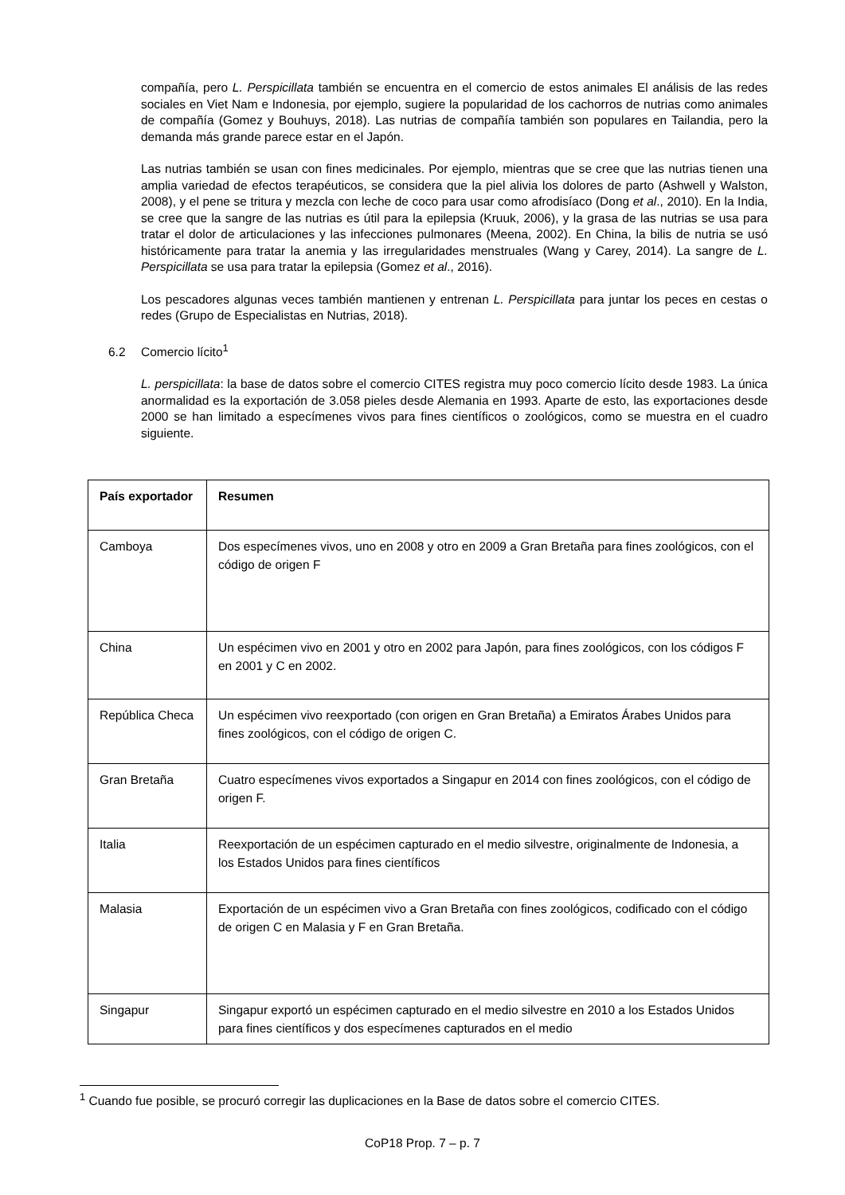compañía, pero L. Perspicillata también se encuentra en el comercio de estos animales El análisis de las redes sociales en Viet Nam e Indonesia, por ejemplo, sugiere la popularidad de los cachorros de nutrias como animales de compañía (Gomez y Bouhuys, 2018). Las nutrias de compañía también son populares en Tailandia, pero la demanda más grande parece estar en el Japón.
Las nutrias también se usan con fines medicinales. Por ejemplo, mientras que se cree que las nutrias tienen una amplia variedad de efectos terapéuticos, se considera que la piel alivia los dolores de parto (Ashwell y Walston, 2008), y el pene se tritura y mezcla con leche de coco para usar como afrodisíaco (Dong et al., 2010). En la India, se cree que la sangre de las nutrias es útil para la epilepsia (Kruuk, 2006), y la grasa de las nutrias se usa para tratar el dolor de articulaciones y las infecciones pulmonares (Meena, 2002). En China, la bilis de nutria se usó históricamente para tratar la anemia y las irregularidades menstruales (Wang y Carey, 2014). La sangre de L. Perspicillata se usa para tratar la epilepsia (Gomez et al., 2016).
Los pescadores algunas veces también mantienen y entrenan L. Perspicillata para juntar los peces en cestas o redes (Grupo de Especialistas en Nutrias, 2018).
6.2 Comercio lícito<sup>1</sup>
L. perspicillata: la base de datos sobre el comercio CITES registra muy poco comercio lícito desde 1983. La única anormalidad es la exportación de 3.058 pieles desde Alemania en 1993. Aparte de esto, las exportaciones desde 2000 se han limitado a especímenes vivos para fines científicos o zoológicos, como se muestra en el cuadro siguiente.
| País exportador | Resumen |
| --- | --- |
| Camboya | Dos especímenes vivos, uno en 2008 y otro en 2009 a Gran Bretaña para fines zoológicos, con el código de origen F |
| China | Un espécimen vivo en 2001 y otro en 2002 para Japón, para fines zoológicos, con los códigos F en 2001 y C en 2002. |
| República Checa | Un espécimen vivo reexportado (con origen en Gran Bretaña) a Emiratos Árabes Unidos para fines zoológicos, con el código de origen C. |
| Gran Bretaña | Cuatro especímenes vivos exportados a Singapur en 2014 con fines zoológicos, con el código de origen F. |
| Italia | Reexportación de un espécimen capturado en el medio silvestre, originalmente de Indonesia, a los Estados Unidos para fines científicos |
| Malasia | Exportación de un espécimen vivo a Gran Bretaña con fines zoológicos, codificado con el código de origen C en Malasia y F en Gran Bretaña. |
| Singapur | Singapur exportó un espécimen capturado en el medio silvestre en 2010 a los Estados Unidos para fines científicos y dos especímenes capturados en el medio |
<sup>1</sup> Cuando fue posible, se procuró corregir las duplicaciones en la Base de datos sobre el comercio CITES.
CoP18 Prop. 7 – p. 7